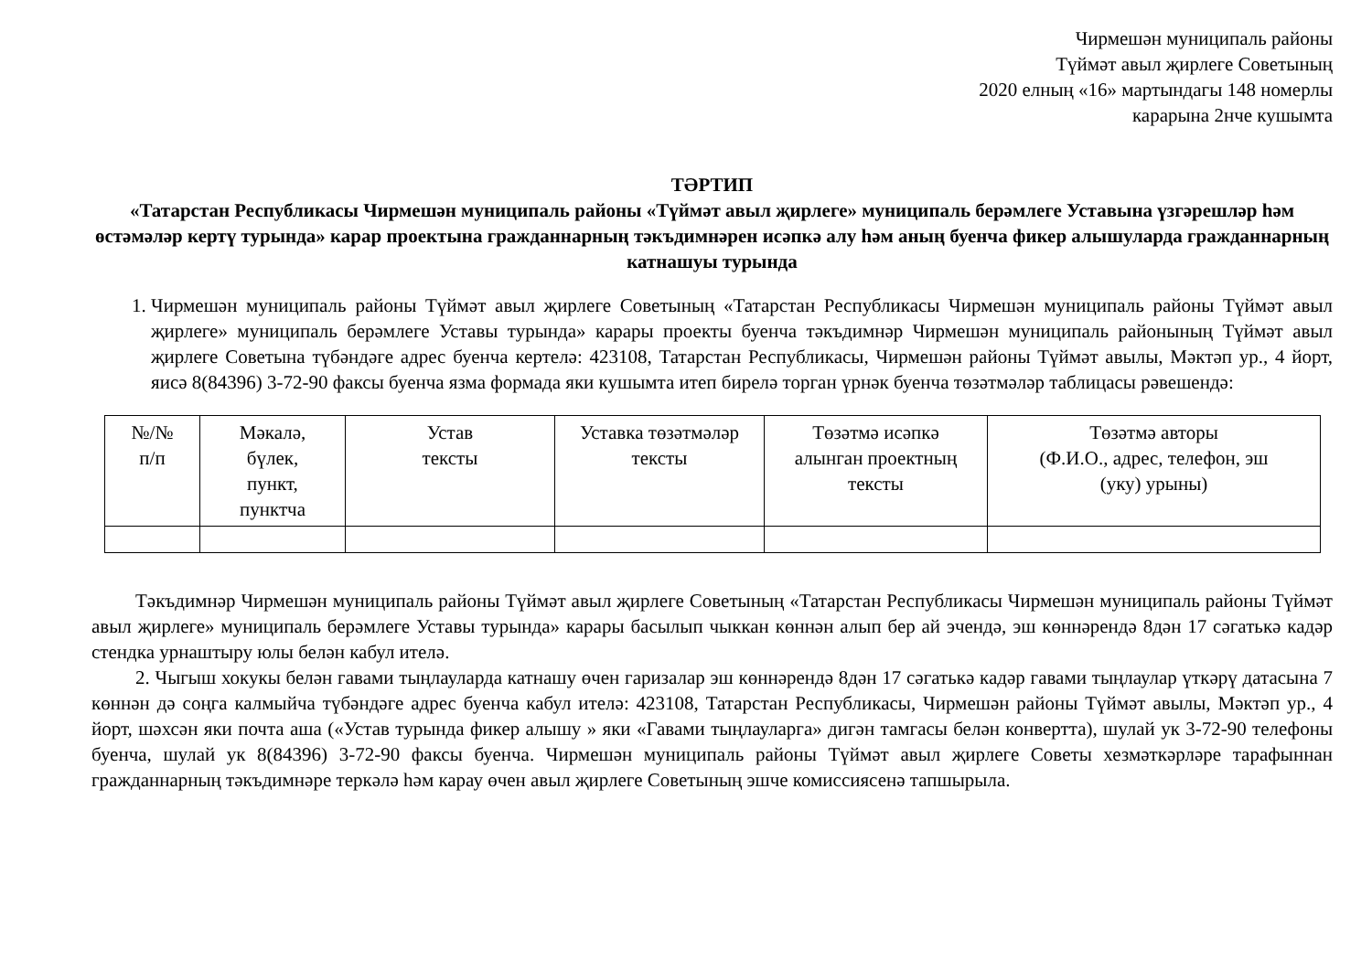Чирмешән муниципаль районы
Түймәт авыл җирлеге Советының
2020 елның «16» мартындагы 148 номерлы
карарына 2нче кушымта
ТӘРТИП
«Татарстан Республикасы Чирмешән муниципаль районы «Түймәт авыл җирлеге» муниципаль берәмлеге Уставына үзгәрешләр һәм өстәмәләр кертү турында» карар проектына гражданнарның тәкъдимнәрен исәпкә алу һәм аның буенча фикер алышуларда гражданнарның катнашуы турында
1. Чирмешән муниципаль районы Түймәт авыл җирлеге Советының «Татарстан Республикасы Чирмешән муниципаль районы Түймәт авыл җирлеге» муниципаль берәмлеге Уставы турында» карары проекты буенча тәкъдимнәр Чирмешән муниципаль районының Түймәт авыл җирлеге Советына түбәндәге адрес буенча кертелә: 423108, Татарстан Республикасы, Чирмешән районы Түймәт авылы, Мәктәп ур., 4 йорт, яисә 8(84396) 3-72-90 факсы буенча язма формада яки кушымта итеп бирелә торган үрнәк буенча төзәтмәләр таблицасы рәвешендә:
| №/№ п/п | Мәкалә, бүлек, пункт, пунктча | Устав тексты | Уставка төзәтмәләр тексты | Төзәтмә исәпкә алынган проектның тексты | Төзәтмә авторы (Ф.И.О., адрес, телефон, эш (уку) урыны) |
| --- | --- | --- | --- | --- | --- |
Тәкъдимнәр Чирмешән муниципаль районы Түймәт авыл җирлеге Советының «Татарстан Республикасы Чирмешән муниципаль районы Түймәт авыл җирлеге» муниципаль берәмлеге Уставы турында» карары басылып чыккан көннән алып бер ай эчендә, эш көннәрендә 8дән 17 сәгатькә кадәр стендка урнаштыру юлы белән кабул ителә.
2. Чыгыш хокукы белән гавами тыңлауларда катнашу өчен гаризалар эш көннәрендә 8дән 17 сәгатькә кадәр гавами тыңлаулар үткәрү датасына 7 көннән дә соңга калмыйча түбәндәге адрес буенча кабул ителә: 423108, Татарстан Республикасы, Чирмешән районы Түймәт авылы, Мәктәп ур., 4 йорт, шәхсән яки почта аша («Устав турында фикер алышу » яки «Гавами тыңлауларга» дигән тамгасы белән конвертта), шулай ук 3-72-90 телефоны буенча, шулай ук 8(84396) 3-72-90 факсы буенча. Чирмешән муниципаль районы Түймәт авыл җирлеге Советы хезмәткәрләре тарафыннан гражданнарның тәкъдимнәре теркәлә һәм карау өчен авыл җирлеге Советының эшче комиссиясенә тапшырыла.